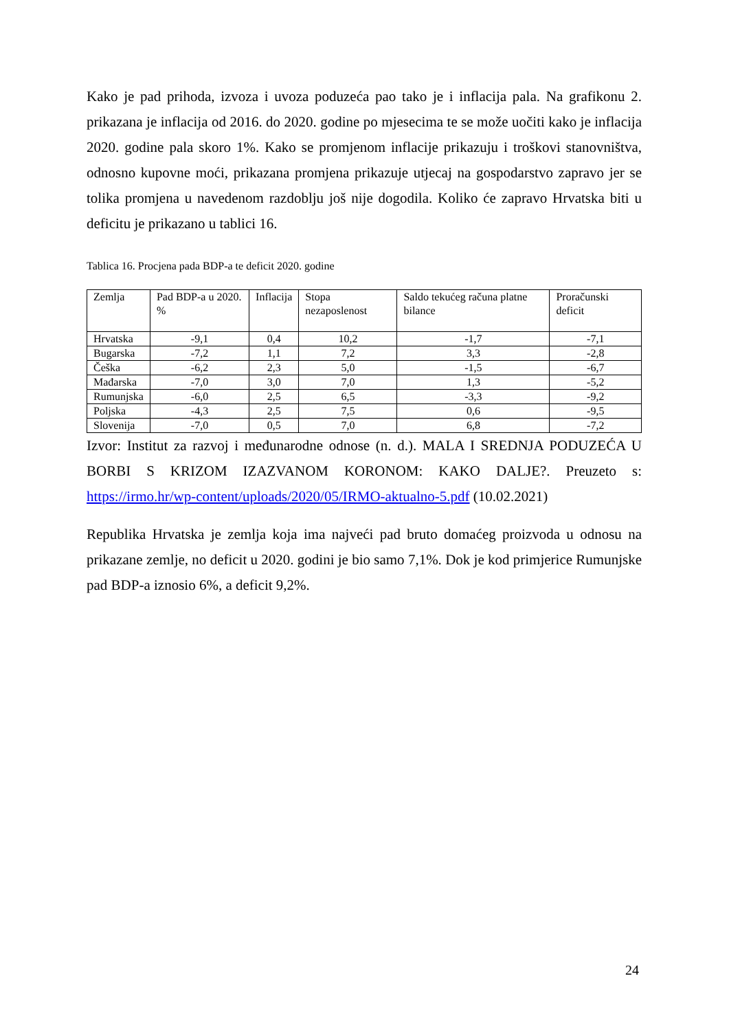Kako je pad prihoda, izvoza i uvoza poduzeća pao tako je i inflacija pala. Na grafikonu 2. prikazana je inflacija od 2016. do 2020. godine po mjesecima te se može uočiti kako je inflacija 2020. godine pala skoro 1%. Kako se promjenom inflacije prikazuju i troškovi stanovništva, odnosno kupovne moći, prikazana promjena prikazuje utjecaj na gospodarstvo zapravo jer se tolika promjena u navedenom razdoblju još nije dogodila. Koliko će zapravo Hrvatska biti u deficitu je prikazano u tablici 16.
Tablica 16. Procjena pada BDP-a te deficit 2020. godine
| Zemlja | Pad BDP-a u 2020. % | Inflacija | Stopa nezaposlenost | Saldo tekućeg računa platne bilance | Proračunski deficit |
| --- | --- | --- | --- | --- | --- |
| Hrvatska | -9,1 | 0,4 | 10,2 | -1,7 | -7,1 |
| Bugarska | -7,2 | 1,1 | 7,2 | 3,3 | -2,8 |
| Češka | -6,2 | 2,3 | 5,0 | -1,5 | -6,7 |
| Mađarska | -7,0 | 3,0 | 7,0 | 1,3 | -5,2 |
| Rumunjska | -6,0 | 2,5 | 6,5 | -3,3 | -9,2 |
| Poljska | -4,3 | 2,5 | 7,5 | 0,6 | -9,5 |
| Slovenija | -7,0 | 0,5 | 7,0 | 6,8 | -7,2 |
Izvor: Institut za razvoj i međunarodne odnose (n. d.). MALA I SREDNJA PODUZEĆA U BORBI S KRIZOM IZAZVANOM KORONOM: KAKO DALJE?. Preuzeto s: https://irmo.hr/wp-content/uploads/2020/05/IRMO-aktualno-5.pdf (10.02.2021)
Republika Hrvatska je zemlja koja ima najveći pad bruto domaćeg proizvoda u odnosu na prikazane zemlje, no deficit u 2020. godini je bio samo 7,1%. Dok je kod primjerice Rumunjske pad BDP-a iznosio 6%, a deficit 9,2%.
24